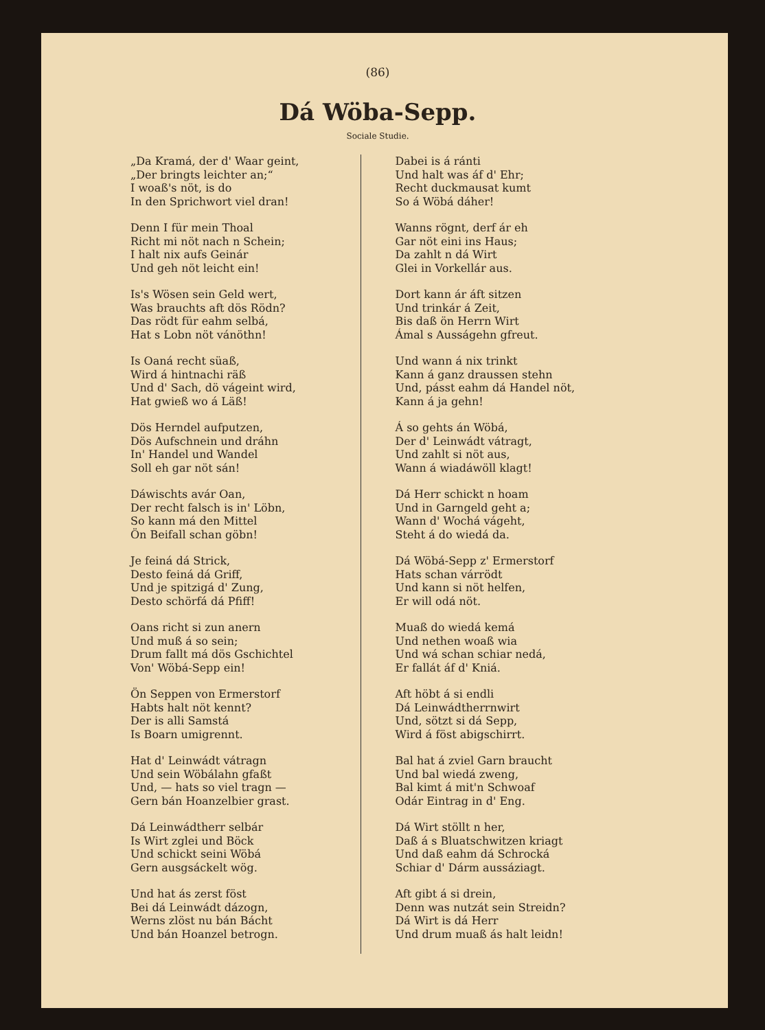(86)
Dá Wöba-Sepp.
Sociale Studie.
„Da Kramá, der d' Waar geint,
„Der bringts leichter an;“
I woaß's nöt, is do
In den Sprichwort viel dran!
Denn I für mein Thoal
Richt mi nöt nach n Schein;
I halt nix aufs Geinár
Und geh nöt leicht ein!
Is's Wösen sein Geld wert,
Was brauchts aft dös Rödn?
Das rödt für eahm selbá,
Hat s Lobn nöt vánöthn!
Is Oaná recht süaß,
Wird á hintnachi räß
Und d' Sach, dö vágeint wird,
Hat gwieß wo á Läß!
Dös Herndel aufputzen,
Dös Aufschnein und dráhn
In' Handel und Wandel
Soll eh gar nöt sán!
Dáwischts avár Oan,
Der recht falsch is in' Löbn,
So kann má den Mittel
Ön Beifall schan göbn!
Je feiná dá Strick,
Desto feiná dá Griff,
Und je spitzigá d' Zung,
Desto schörfá dá Pfiff!
Oans richt si zun anern
Und muß á so sein;
Drum fallt má dös Gschichtel
Von' Wöbá-Sepp ein!
Ön Seppen von Ermerstorf
Habts halt nöt kennt?
Der is alli Samstá
Is Boarn umigrennt.
Hat d' Leinwádt vátragn
Und sein Wöbálahn gfaßt
Und, — hats so viel tragn —
Gern bán Hoanzelbier grast.
Dá Leinwádtherr selbár
Is Wirt zglei und Böck
Und schickt seini Wöbá
Gern ausgsáckelt wög.
Und hat ás zerst föst
Bei dá Leinwádt dázogn,
Werns zlöst nu bán Bácht
Und bán Hoanzel betrogn.
Dabei is á ránti
Und halt was áf d' Ehr;
Recht duckmausat kumt
So á Wöbá dáher!
Wanns rögnt, derf ár eh
Gar nöt eini ins Haus;
Da zahlt n dá Wirt
Glei in Vorkellár aus.
Dort kann ár áft sitzen
Und trinkár á Zeit,
Bis daß ön Herrn Wirt
Ámal s Ausságehn gfreut.
Und wann á nix trinkt
Kann á ganz draussen stehn
Und, pásst eahm dá Handel nöt,
Kann á ja gehn!
Á so gehts án Wöbá,
Der d' Leinwádt vátragt,
Und zahlt si nöt aus,
Wann á wiadáwöll klagt!
Dá Herr schickt n hoam
Und in Garngeld geht a;
Wann d' Wochá vágeht,
Steht á do wiedá da.
Dá Wöbá-Sepp z' Ermerstorf
Hats schan várrödt
Und kann si nöt helfen,
Er will odá nöt.
Muaß do wiedá kemá
Und nethen woaß wia
Und wá schan schiar nedá,
Er fallát áf d' Kniá.
Aft höbt á si endli
Dá Leinwádtherrnwirt
Und, sötzt si dá Sepp,
Wird á föst abigschirrt.
Bal hat á zviel Garn braucht
Und bal wiedá zweng,
Bal kimt á mit'n Schwoaf
Odár Eintrag in d' Eng.
Dá Wirt stöllt n her,
Daß á s Bluatschwitzen kriagt
Und daß eahm dá Schrocká
Schiar d' Dárm aussáziagt.
Aft gibt á si drein,
Denn was nutzát sein Streidn?
Dá Wirt is dá Herr
Und drum muaß ás halt leidn!